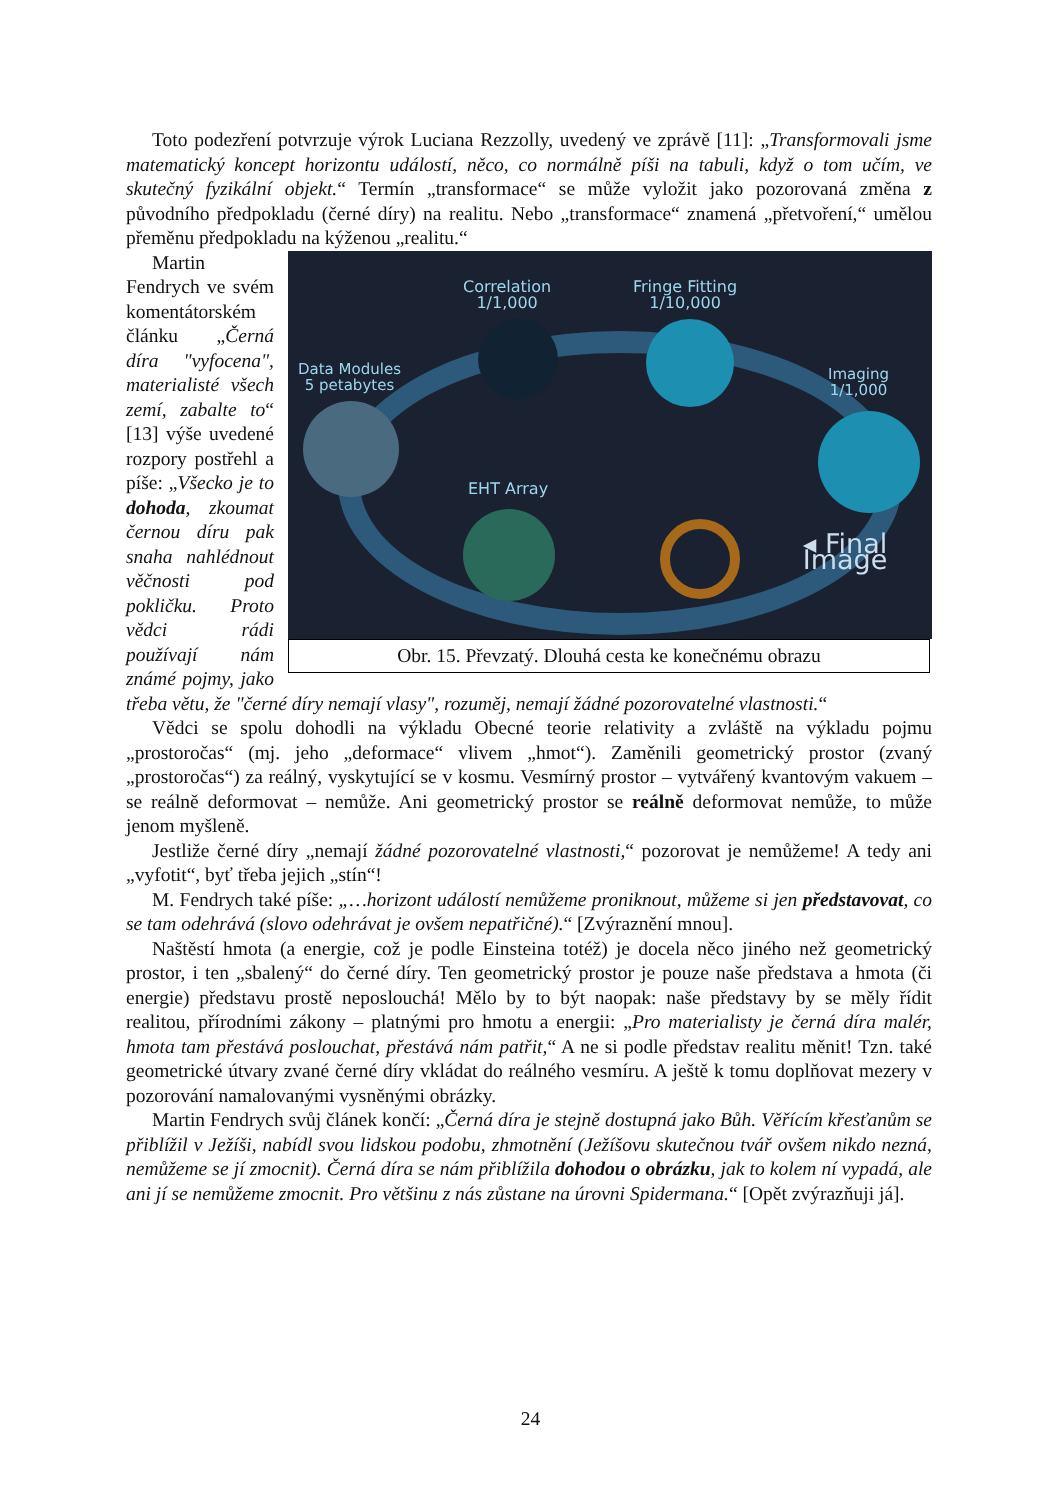Toto podezření potvrzuje výrok Luciana Rezzolly, uvedený ve zprávě [11]: „Transformovali jsme matematický koncept horizontu událostí, něco, co normálně píši na tabuli, když o tom učím, ve skutečný fyzikální objekt.“ Termín „transformace“ se může vyložit jako pozorovaná změna z původního předpokladu (černé díry) na realitu. Nebo „transformace“ znamená „přetvoření,“ umělou přeměnu předpokladu na kýženou „realitu.“
Correlation
1/1,000
Fringe Fitting
1/10,000
Data Modules
5 petabytes
Imaging
1/1,000
EHT Array
◂ Final Image
Obr. 15. Převzatý. Dlouhá cesta ke konečnému obrazu
Martin Fendrych ve svém komentátorském článku „Černá díra "vyfocena", materialisté všech zemí, zabalte to“ [13] výše uvedené rozpory postřehl a píše: „Všecko je to dohoda, zkoumat černou díru pak snaha nahlédnout věčnosti pod pokličku. Proto vědci rádi používají nám známé pojmy, jako třeba větu, že "černé díry nemají vlasy", rozuměj, nemají žádné pozorovatelné vlastnosti.“
Vědci se spolu dohodli na výkladu Obecné teorie relativity a zvláště na výkladu pojmu „prostoročas“ (mj. jeho „deformace“ vlivem „hmot“). Zaměnili geometrický prostor (zvaný „prostoročas“) za reálný, vyskytující se v kosmu. Vesmírný prostor – vytvářený kvantovým vakuem – se reálně deformovat – nemůže. Ani geometrický prostor se reálně deformovat nemůže, to může jenom myšleně.
Jestliže černé díry „nemají žádné pozorovatelné vlastnosti,“ pozorovat je nemůžeme! A tedy ani „vyfotit“, byť třeba jejich „stín“!
M. Fendrych také píše: „…horizont událostí nemůžeme proniknout, můžeme si jen představovat, co se tam odehrává (slovo odehrávat je ovšem nepatřičné).“ [Zvýraznění mnou].
Naštěstí hmota (a energie, což je podle Einsteina totéž) je docela něco jiného než geometrický prostor, i ten „sbalený“ do černé díry. Ten geometrický prostor je pouze naše představa a hmota (či energie) představu prostě neposlouchá! Mělo by to být naopak: naše představy by se měly řídit realitou, přírodními zákony – platnými pro hmotu a energii: „Pro materialisty je černá díra malér, hmota tam přestává poslouchat, přestává nám patřit,“ A ne si podle představ realitu měnit! Tzn. také geometrické útvary zvané černé díry vkládat do reálného vesmíru. A ještě k tomu doplňovat mezery v pozorování namalovanými vysněnými obrázky.
Martin Fendrych svůj článek končí: „Černá díra je stejně dostupná jako Bůh. Věřícím křesťanům se přiblížil v Ježíši, nabídl svou lidskou podobu, zhmotnění (Ježíšovu skutečnou tvář ovšem nikdo nezná, nemůžeme se jí zmocnit). Černá díra se nám přiblížila dohodou o obrázku, jak to kolem ní vypadá, ale ani jí se nemůžeme zmocnit. Pro většinu z nás zůstane na úrovni Spidermana.“ [Opět zvýrazňuji já].
24